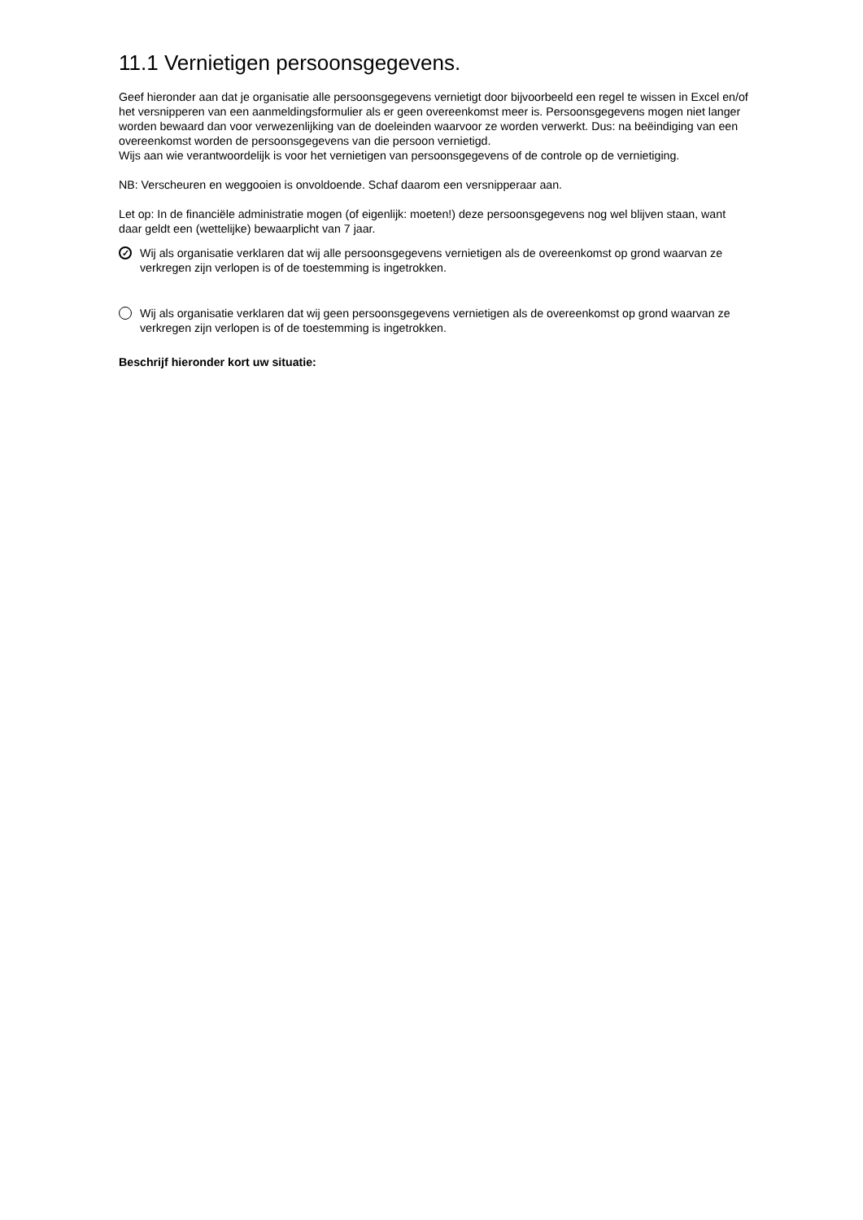11.1 Vernietigen persoonsgegevens.
Geef hieronder aan dat je organisatie alle persoonsgegevens vernietigt door bijvoorbeeld een regel te wissen in Excel en/of het versnipperen van een aanmeldingsformulier als er geen overeenkomst meer is. Persoonsgegevens mogen niet langer worden bewaard dan voor verwezenlijking van de doeleinden waarvoor ze worden verwerkt. Dus: na beëindiging van een overeenkomst worden de persoonsgegevens van die persoon vernietigd.
Wijs aan wie verantwoordelijk is voor het vernietigen van persoonsgegevens of de controle op de vernietiging.
NB: Verscheuren en weggooien is onvoldoende. Schaf daarom een versnipperaar aan.
Let op: In de financiële administratie mogen (of eigenlijk: moeten!) deze persoonsgegevens nog wel blijven staan, want daar geldt een (wettelijke) bewaarplicht van 7 jaar.
✓ Wij als organisatie verklaren dat wij alle persoonsgegevens vernietigen als de overeenkomst op grond waarvan ze verkregen zijn verlopen is of de toestemming is ingetrokken.
Wij als organisatie verklaren dat wij geen persoonsgegevens vernietigen als de overeenkomst op grond waarvan ze verkregen zijn verlopen is of de toestemming is ingetrokken.
Beschrijf hieronder kort uw situatie: